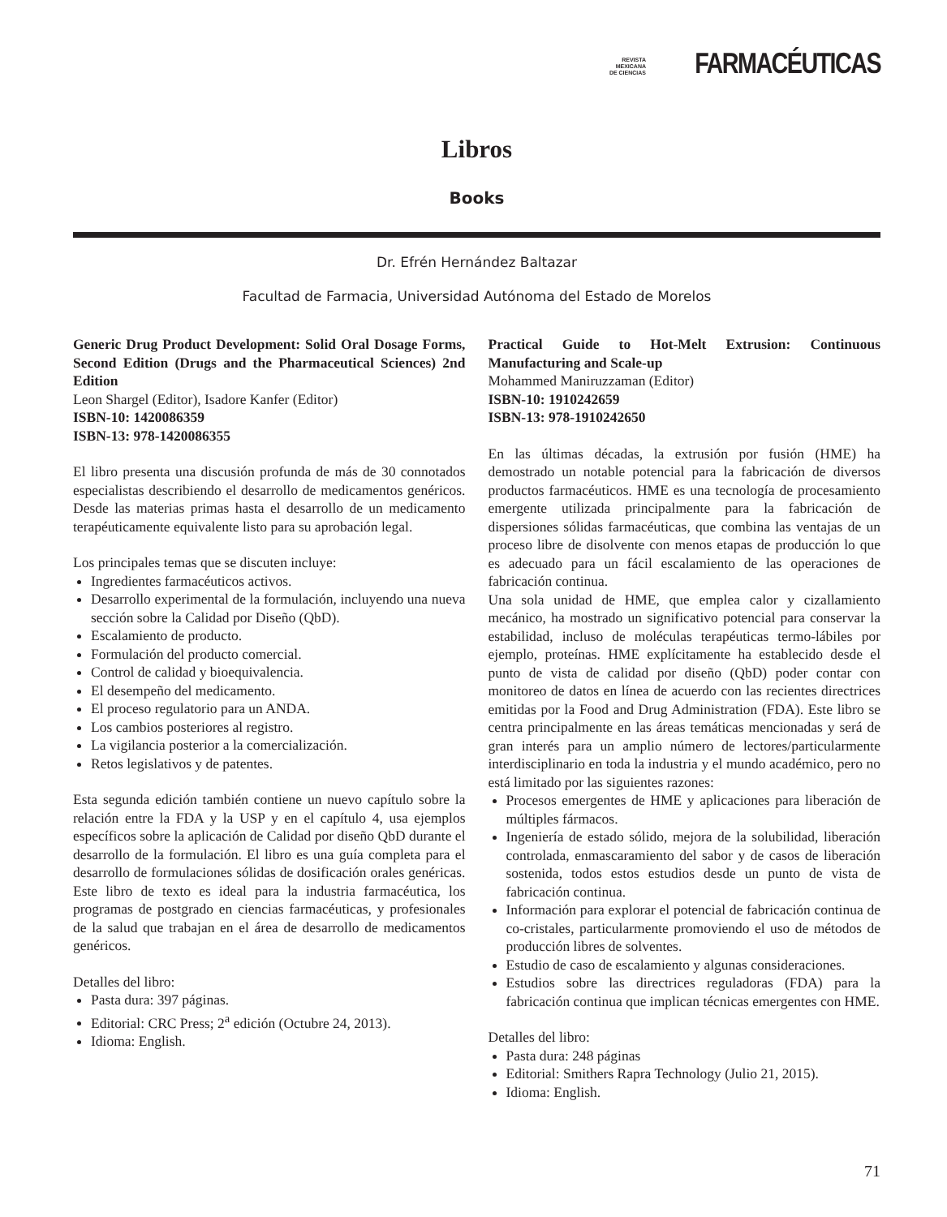REVISTA
MEXICANA
DE CIENCIAS
FARMACÉUTICAS
Libros
Books
Dr. Efrén Hernández Baltazar
Facultad de Farmacia, Universidad Autónoma del Estado de Morelos
Generic Drug Product Development: Solid Oral Dosage Forms, Second Edition (Drugs and the Pharmaceutical Sciences) 2nd Edition
Leon Shargel (Editor), Isadore Kanfer (Editor)
ISBN-10: 1420086359
ISBN-13: 978-1420086355
El libro presenta una discusión profunda de más de 30 connotados especialistas describiendo el desarrollo de medicamentos genéricos. Desde las materias primas hasta el desarrollo de un medicamento terapéuticamente equivalente listo para su aprobación legal.
Los principales temas que se discuten incluye:
Ingredientes farmacéuticos activos.
Desarrollo experimental de la formulación, incluyendo una nueva sección sobre la Calidad por Diseño (QbD).
Escalamiento de producto.
Formulación del producto comercial.
Control de calidad y bioequivalencia.
El desempeño del medicamento.
El proceso regulatorio para un ANDA.
Los cambios posteriores al registro.
La vigilancia posterior a la comercialización.
Retos legislativos y de patentes.
Esta segunda edición también contiene un nuevo capítulo sobre la relación entre la FDA y la USP y en el capítulo 4, usa ejemplos específicos sobre la aplicación de Calidad por diseño QbD durante el desarrollo de la formulación. El libro es una guía completa para el desarrollo de formulaciones sólidas de dosificación orales genéricas. Este libro de texto es ideal para la industria farmacéutica, los programas de postgrado en ciencias farmacéuticas, y profesionales de la salud que trabajan en el área de desarrollo de medicamentos genéricos.
Detalles del libro:
Pasta dura: 397 páginas.
Editorial: CRC Press; 2<sup>a</sup> edición (Octubre 24, 2013).
Idioma: English.
Practical Guide to Hot-Melt Extrusion: Continuous Manufacturing and Scale-up
Mohammed Maniruzzaman (Editor)
ISBN-10: 1910242659
ISBN-13: 978-1910242650
En las últimas décadas, la extrusión por fusión (HME) ha demostrado un notable potencial para la fabricación de diversos productos farmacéuticos. HME es una tecnología de procesamiento emergente utilizada principalmente para la fabricación de dispersiones sólidas farmacéuticas, que combina las ventajas de un proceso libre de disolvente con menos etapas de producción lo que es adecuado para un fácil escalamiento de las operaciones de fabricación continua.
Una sola unidad de HME, que emplea calor y cizallamiento mecánico, ha mostrado un significativo potencial para conservar la estabilidad, incluso de moléculas terapéuticas termo-lábiles por ejemplo, proteínas. HME explícitamente ha establecido desde el punto de vista de calidad por diseño (QbD) poder contar con monitoreo de datos en línea de acuerdo con las recientes directrices emitidas por la Food and Drug Administration (FDA). Este libro se centra principalmente en las áreas temáticas mencionadas y será de gran interés para un amplio número de lectores/particularmente interdisciplinario en toda la industria y el mundo académico, pero no está limitado por las siguientes razones:
Procesos emergentes de HME y aplicaciones para liberación de múltiples fármacos.
Ingeniería de estado sólido, mejora de la solubilidad, liberación controlada, enmascaramiento del sabor y de casos de liberación sostenida, todos estos estudios desde un punto de vista de fabricación continua.
Información para explorar el potencial de fabricación continua de co-cristales, particularmente promoviendo el uso de métodos de producción libres de solventes.
Estudio de caso de escalamiento y algunas consideraciones.
Estudios sobre las directrices reguladoras (FDA) para la fabricación continua que implican técnicas emergentes con HME.
Detalles del libro:
Pasta dura: 248 páginas
Editorial: Smithers Rapra Technology (Julio 21, 2015).
Idioma: English.
71